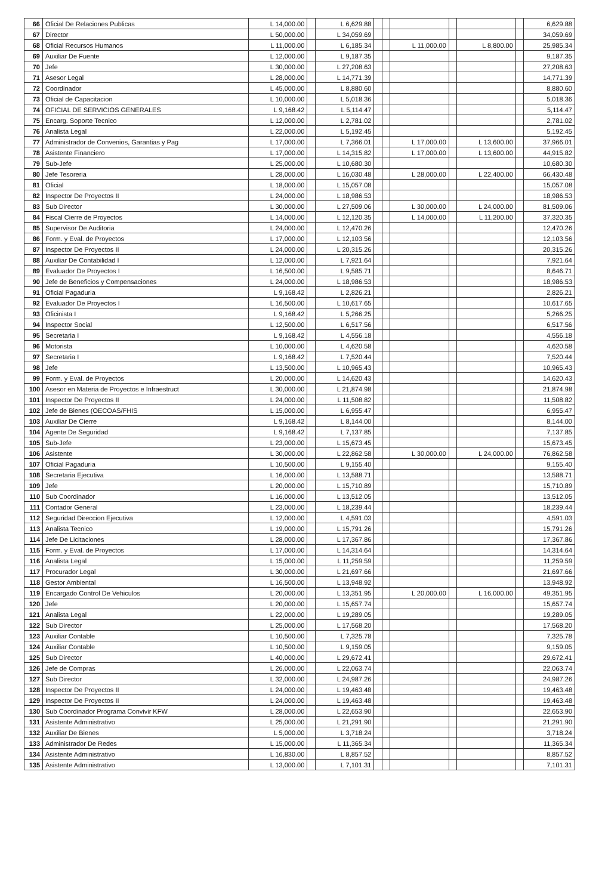| 66 | Oficial De Relaciones Publicas | L 14,000.00 | | L 6,629.88 | | | | | | | 6,629.88 |
| 67 | Director | L 50,000.00 | | L 34,059.69 | | | | | | | 34,059.69 |
| 68 | Oficial Recursos Humanos | L 11,000.00 | | L 6,185.34 | | | L 11,000.00 | | L 8,800.00 | | 25,985.34 |
| 69 | Auxiliar De Fuente | L 12,000.00 | | L 9,187.35 | | | | | | | 9,187.35 |
| 70 | Jefe | L 30,000.00 | | L 27,208.63 | | | | | | | 27,208.63 |
| 71 | Asesor Legal | L 28,000.00 | | L 14,771.39 | | | | | | | 14,771.39 |
| 72 | Coordinador | L 45,000.00 | | L 8,880.60 | | | | | | | 8,880.60 |
| 73 | Oficial de Capacitacion | L 10,000.00 | | L 5,018.36 | | | | | | | 5,018.36 |
| 74 | OFICIAL DE SERVICIOS GENERALES | L 9,168.42 | | L 5,114.47 | | | | | | | 5,114.47 |
| 75 | Encarg. Soporte Tecnico | L 12,000.00 | | L 2,781.02 | | | | | | | 2,781.02 |
| 76 | Analista Legal | L 22,000.00 | | L 5,192.45 | | | | | | | 5,192.45 |
| 77 | Administrador de Convenios, Garantias y Pag | L 17,000.00 | | L 7,366.01 | | | L 17,000.00 | | L 13,600.00 | | 37,966.01 |
| 78 | Asistente Financiero | L 17,000.00 | | L 14,315.82 | | | L 17,000.00 | | L 13,600.00 | | 44,915.82 |
| 79 | Sub-Jefe | L 25,000.00 | | L 10,680.30 | | | | | | | 10,680.30 |
| 80 | Jefe Tesoreria | L 28,000.00 | | L 16,030.48 | | | L 28,000.00 | | L 22,400.00 | | 66,430.48 |
| 81 | Oficial | L 18,000.00 | | L 15,057.08 | | | | | | | 15,057.08 |
| 82 | Inspector De Proyectos II | L 24,000.00 | | L 18,986.53 | | | | | | | 18,986.53 |
| 83 | Sub Director | L 30,000.00 | | L 27,509.06 | | | L 30,000.00 | | L 24,000.00 | | 81,509.06 |
| 84 | Fiscal Cierre de Proyectos | L 14,000.00 | | L 12,120.35 | | | L 14,000.00 | | L 11,200.00 | | 37,320.35 |
| 85 | Supervisor De Auditoria | L 24,000.00 | | L 12,470.26 | | | | | | | 12,470.26 |
| 86 | Form. y Eval. de Proyectos | L 17,000.00 | | L 12,103.56 | | | | | | | 12,103.56 |
| 87 | Inspector De Proyectos II | L 24,000.00 | | L 20,315.26 | | | | | | | 20,315.26 |
| 88 | Auxiliar De Contabilidad I | L 12,000.00 | | L 7,921.64 | | | | | | | 7,921.64 |
| 89 | Evaluador De Proyectos I | L 16,500.00 | | L 9,585.71 | | | | | | | 8,646.71 |
| 90 | Jefe de Beneficios y Compensaciones | L 24,000.00 | | L 18,986.53 | | | | | | | 18,986.53 |
| 91 | Oficial Pagaduria | L 9,168.42 | | L 2,826.21 | | | | | | | 2,826.21 |
| 92 | Evaluador De Proyectos I | L 16,500.00 | | L 10,617.65 | | | | | | | 10,617.65 |
| 93 | Oficinista I | L 9,168.42 | | L 5,266.25 | | | | | | | 5,266.25 |
| 94 | Inspector Social | L 12,500.00 | | L 6,517.56 | | | | | | | 6,517.56 |
| 95 | Secretaria I | L 9,168.42 | | L 4,556.18 | | | | | | | 4,556.18 |
| 96 | Motorista | L 10,000.00 | | L 4,620.58 | | | | | | | 4,620.58 |
| 97 | Secretaria I | L 9,168.42 | | L 7,520.44 | | | | | | | 7,520.44 |
| 98 | Jefe | L 13,500.00 | | L 10,965.43 | | | | | | | 10,965.43 |
| 99 | Form. y Eval. de Proyectos | L 20,000.00 | | L 14,620.43 | | | | | | | 14,620.43 |
| 100 | Asesor en Materia de Proyectos e Infraestruct | L 30,000.00 | | L 21,874.98 | | | | | | | 21,874.98 |
| 101 | Inspector De Proyectos II | L 24,000.00 | | L 11,508.82 | | | | | | | 11,508.82 |
| 102 | Jefe de Bienes (OECOAS/FHIS | L 15,000.00 | | L 6,955.47 | | | | | | | 6,955.47 |
| 103 | Auxiliar De Cierre | L 9,168.42 | | L 8,144.00 | | | | | | | 8,144.00 |
| 104 | Agente De Seguridad | L 9,168.42 | | L 7,137.85 | | | | | | | 7,137.85 |
| 105 | Sub-Jefe | L 23,000.00 | | L 15,673.45 | | | | | | | 15,673.45 |
| 106 | Asistente | L 30,000.00 | | L 22,862.58 | | | L 30,000.00 | | L 24,000.00 | | 76,862.58 |
| 107 | Oficial Pagaduria | L 10,500.00 | | L 9,155.40 | | | | | | | 9,155.40 |
| 108 | Secretaria Ejecutiva | L 16,000.00 | | L 13,588.71 | | | | | | | 13,588.71 |
| 109 | Jefe | L 20,000.00 | | L 15,710.89 | | | | | | | 15,710.89 |
| 110 | Sub Coordinador | L 16,000.00 | | L 13,512.05 | | | | | | | 13,512.05 |
| 111 | Contador General | L 23,000.00 | | L 18,239.44 | | | | | | | 18,239.44 |
| 112 | Seguridad Direccion Ejecutiva | L 12,000.00 | | L 4,591.03 | | | | | | | 4,591.03 |
| 113 | Analista Tecnico | L 19,000.00 | | L 15,791.26 | | | | | | | 15,791.26 |
| 114 | Jefe De Licitaciones | L 28,000.00 | | L 17,367.86 | | | | | | | 17,367.86 |
| 115 | Form. y Eval. de Proyectos | L 17,000.00 | | L 14,314.64 | | | | | | | 14,314.64 |
| 116 | Analista Legal | L 15,000.00 | | L 11,259.59 | | | | | | | 11,259.59 |
| 117 | Procurador Legal | L 30,000.00 | | L 21,697.66 | | | | | | | 21,697.66 |
| 118 | Gestor Ambiental | L 16,500.00 | | L 13,948.92 | | | | | | | 13,948.92 |
| 119 | Encargado Control De Vehiculos | L 20,000.00 | | L 13,351.95 | | | L 20,000.00 | | L 16,000.00 | | 49,351.95 |
| 120 | Jefe | L 20,000.00 | | L 15,657.74 | | | | | | | 15,657.74 |
| 121 | Analista Legal | L 22,000.00 | | L 19,289.05 | | | | | | | 19,289.05 |
| 122 | Sub Director | L 25,000.00 | | L 17,568.20 | | | | | | | 17,568.20 |
| 123 | Auxiliar Contable | L 10,500.00 | | L 7,325.78 | | | | | | | 7,325.78 |
| 124 | Auxiliar Contable | L 10,500.00 | | L 9,159.05 | | | | | | | 9,159.05 |
| 125 | Sub Director | L 40,000.00 | | L 29,672.41 | | | | | | | 29,672.41 |
| 126 | Jefe de Compras | L 26,000.00 | | L 22,063.74 | | | | | | | 22,063.74 |
| 127 | Sub Director | L 32,000.00 | | L 24,987.26 | | | | | | | 24,987.26 |
| 128 | Inspector De Proyectos II | L 24,000.00 | | L 19,463.48 | | | | | | | 19,463.48 |
| 129 | Inspector De Proyectos II | L 24,000.00 | | L 19,463.48 | | | | | | | 19,463.48 |
| 130 | Sub Coordinador Programa Convivir KFW | L 28,000.00 | | L 22,653.90 | | | | | | | 22,653.90 |
| 131 | Asistente Administrativo | L 25,000.00 | | L 21,291.90 | | | | | | | 21,291.90 |
| 132 | Auxiliar De Bienes | L 5,000.00 | | L 3,718.24 | | | | | | | 3,718.24 |
| 133 | Administrador De Redes | L 15,000.00 | | L 11,365.34 | | | | | | | 11,365.34 |
| 134 | Asistente Administrativo | L 16,830.00 | | L 8,857.52 | | | | | | | 8,857.52 |
| 135 | Asistente Administrativo | L 13,000.00 | | L 7,101.31 | | | | | | | 7,101.31 |